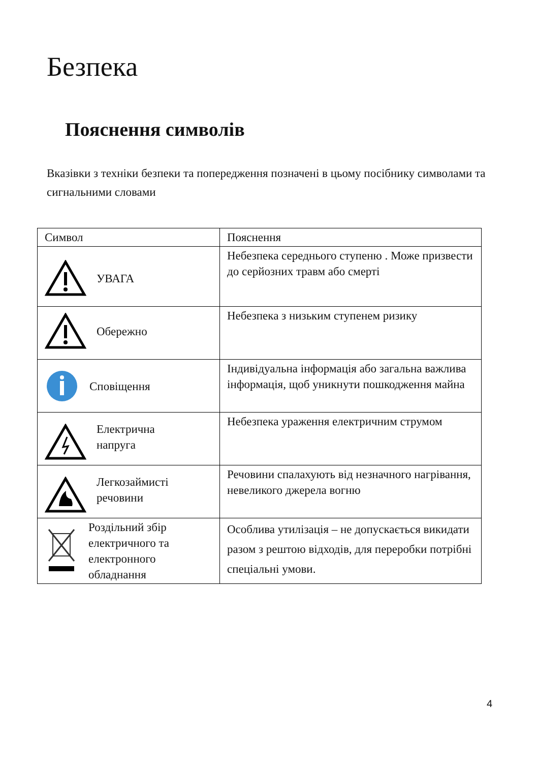Безпека
Пояснення символів
Вказівки з техніки безпеки та попередження позначені в цьому посібнику символами та сигнальними словами
| Символ | Пояснення |
| --- | --- |
| УВАГА | Небезпека середнього ступеню . Може призвести до серйозних травм або смерті |
| Обережно | Небезпека з низьким ступенем ризику |
| Сповіщення | Індивідуальна інформація або загальна важлива інформація, щоб уникнути пошкодження майна |
| Електрична напруга | Небезпека ураження електричним струмом |
| Легкозаймисті речовини | Речовини спалахують від незначного нагрівання, невеликого джерела вогню |
| Роздільний збір електричного та електронного обладнання | Особлива утилізація – не допускається викидати разом з рештою відходів, для переробки потрібні спеціальні умови. |
4